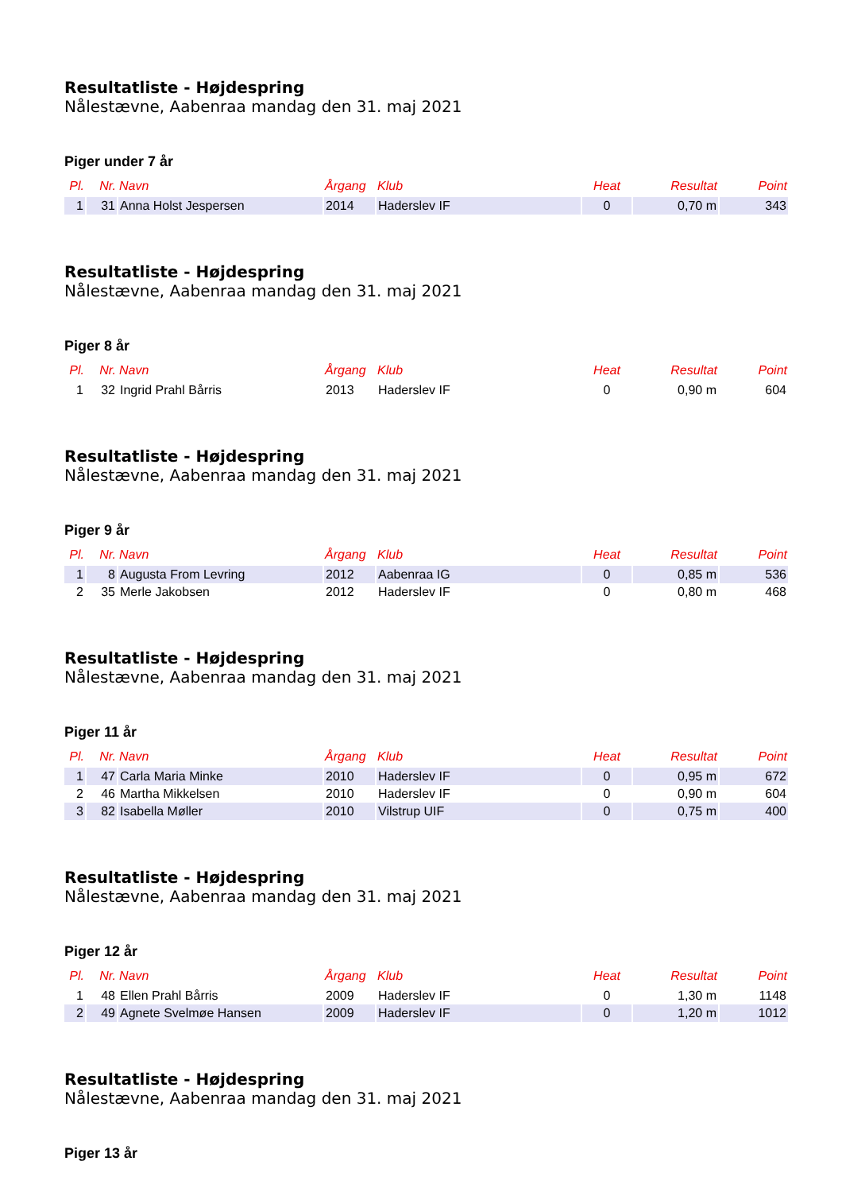Resultatliste - Højdespring
Nålestævne, Aabenraa mandag den 31. maj 2021
Piger under 7 år
| Pl. | Nr. | Navn | Årgang | Klub | Heat | Resultat | Point |
| --- | --- | --- | --- | --- | --- | --- | --- |
| 1 | 31 | Anna Holst Jespersen | 2014 | Haderslev IF | 0 | 0,70 m | 343 |
Resultatliste - Højdespring
Nålestævne, Aabenraa mandag den 31. maj 2021
Piger 8 år
| Pl. | Nr. | Navn | Årgang | Klub | Heat | Resultat | Point |
| --- | --- | --- | --- | --- | --- | --- | --- |
| 1 | 32 | Ingrid Prahl Bårris | 2013 | Haderslev IF | 0 | 0,90 m | 604 |
Resultatliste - Højdespring
Nålestævne, Aabenraa mandag den 31. maj 2021
Piger 9 år
| Pl. | Nr. | Navn | Årgang | Klub | Heat | Resultat | Point |
| --- | --- | --- | --- | --- | --- | --- | --- |
| 1 | 8 | Augusta From Levring | 2012 | Aabenraa IG | 0 | 0,85 m | 536 |
| 2 | 35 | Merle Jakobsen | 2012 | Haderslev IF | 0 | 0,80 m | 468 |
Resultatliste - Højdespring
Nålestævne, Aabenraa mandag den 31. maj 2021
Piger 11 år
| Pl. | Nr. | Navn | Årgang | Klub | Heat | Resultat | Point |
| --- | --- | --- | --- | --- | --- | --- | --- |
| 1 | 47 | Carla Maria Minke | 2010 | Haderslev IF | 0 | 0,95 m | 672 |
| 2 | 46 | Martha Mikkelsen | 2010 | Haderslev IF | 0 | 0,90 m | 604 |
| 3 | 82 | Isabella Møller | 2010 | Vilstrup UIF | 0 | 0,75 m | 400 |
Resultatliste - Højdespring
Nålestævne, Aabenraa mandag den 31. maj 2021
Piger 12 år
| Pl. | Nr. | Navn | Årgang | Klub | Heat | Resultat | Point |
| --- | --- | --- | --- | --- | --- | --- | --- |
| 1 | 48 | Ellen Prahl Bårris | 2009 | Haderslev IF | 0 | 1,30 m | 1148 |
| 2 | 49 | Agnete Svelmøe Hansen | 2009 | Haderslev IF | 0 | 1,20 m | 1012 |
Resultatliste - Højdespring
Nålestævne, Aabenraa mandag den 31. maj 2021
Piger 13 år